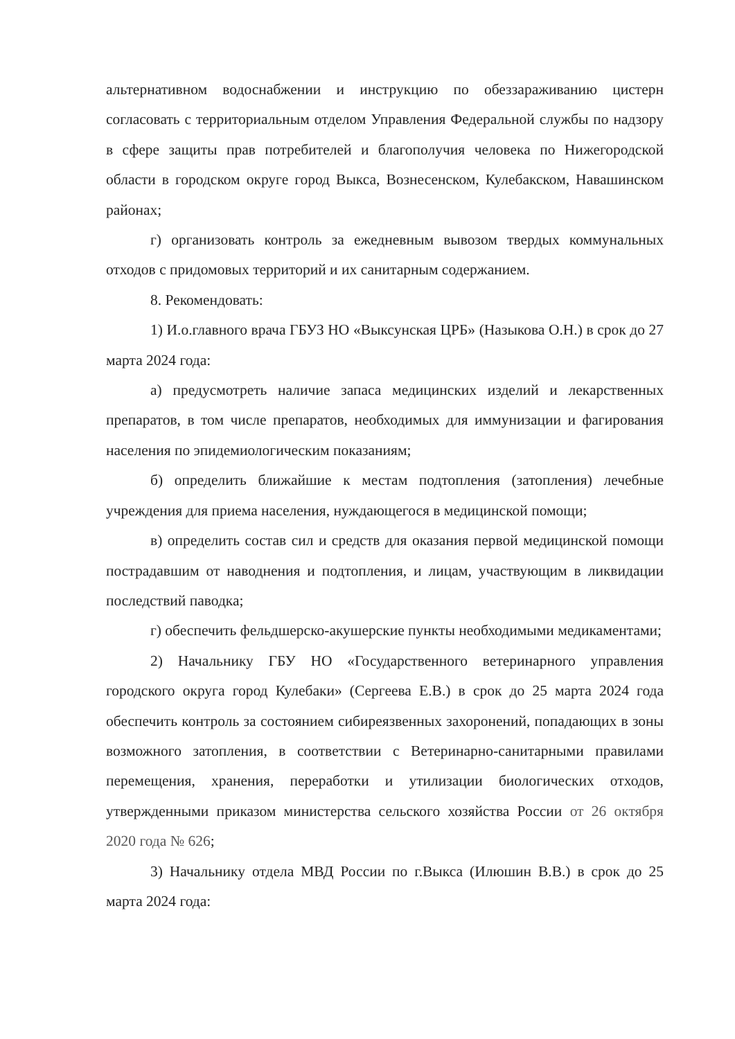альтернативном водоснабжении и инструкцию по обеззараживанию цистерн согласовать с территориальным отделом Управления Федеральной службы по надзору в сфере защиты прав потребителей и благополучия человека по Нижегородской области в городском округе город Выкса, Вознесенском, Кулебакском, Навашинском районах;
г) организовать контроль за ежедневным вывозом твердых коммунальных отходов с придомовых территорий и их санитарным содержанием.
8. Рекомендовать:
1) И.о.главного врача ГБУЗ НО «Выксунская ЦРБ» (Назыкова О.Н.) в срок до 27 марта 2024 года:
а) предусмотреть наличие запаса медицинских изделий и лекарственных препаратов, в том числе препаратов, необходимых для иммунизации и фагирования населения по эпидемиологическим показаниям;
б) определить ближайшие к местам подтопления (затопления) лечебные учреждения для приема населения, нуждающегося в медицинской помощи;
в) определить состав сил и средств для оказания первой медицинской помощи пострадавшим от наводнения и подтопления, и лицам, участвующим в ликвидации последствий паводка;
г) обеспечить фельдшерско-акушерские пункты необходимыми медикаментами;
2) Начальнику ГБУ НО «Государственного ветеринарного управления городского округа город Кулебаки» (Сергеева Е.В.) в срок до 25 марта 2024 года обеспечить контроль за состоянием сибиреязвенных захоронений, попадающих в зоны возможного затопления, в соответствии с Ветеринарно-санитарными правилами перемещения, хранения, переработки и утилизации биологических отходов, утвержденными приказом министерства сельского хозяйства России от 26 октября 2020 года № 626;
3) Начальнику отдела МВД России по г.Выкса (Илюшин В.В.) в срок до 25 марта 2024 года: